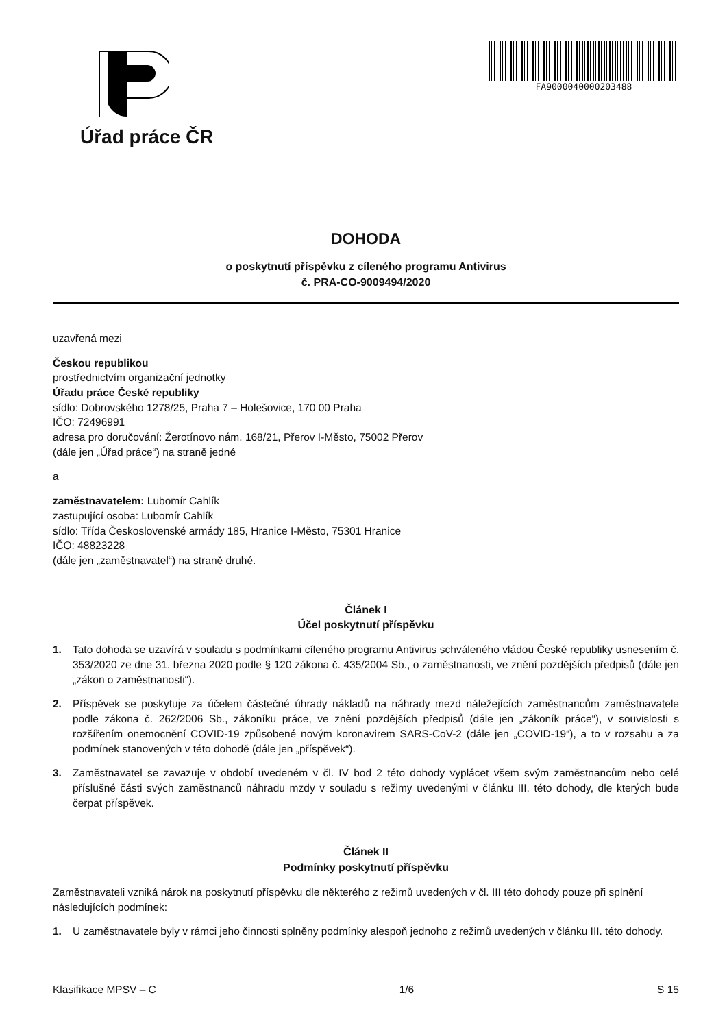Úřad práce ČR
FA9000040000203488
DOHODA
o poskytnutí příspěvku z cíleného programu Antivirus
č. PRA-CO-9009494/2020
uzavřená mezi
Českou republikou
prostřednictvím organizační jednotky
Úřadu práce České republiky
sídlo: Dobrovského 1278/25, Praha 7 – Holešovice, 170 00 Praha
IČO: 72496991
adresa pro doručování: Žerotínovo nám. 168/21, Přerov I-Město, 75002 Přerov
(dále jen „Úřad práce“) na straně jedné
a
zaměstnavatelem: Lubomír Cahlík
zastupující osoba: Lubomír Cahlík
sídlo: Třída Československé armády 185, Hranice I-Město, 75301 Hranice
IČO: 48823228
(dále jen „zaměstnavatel“) na straně druhé.
Článek I
Účel poskytnutí příspěvku
1. Tato dohoda se uzavírá v souladu s podmínkami cíleného programu Antivirus schváleného vládou České republiky usnesením č. 353/2020 ze dne 31. března 2020 podle § 120 zákona č. 435/2004 Sb., o zaměstnanosti, ve znění pozdějších předpisů (dále jen „zákon o zaměstnanosti“).
2. Příspěvek se poskytuje za účelem částečné úhrady nákladů na náhrady mezd náležejících zaměstnancům zaměstnavatele podle zákona č. 262/2006 Sb., zákoníku práce, ve znění pozdějších předpisů (dále jen „zákoník práce“), v souvislosti s rozšířením onemocnění COVID-19 způsobené novým koronavirem SARS-CoV-2 (dále jen „COVID-19“), a to v rozsahu a za podmínek stanovených v této dohodě (dále jen „příspěvek“).
3. Zaměstnavatel se zavazuje v období uvedeném v čl. IV bod 2 této dohody vyplácet všem svým zaměstnancům nebo celé příslušné části svých zaměstnanců náhradu mzdy v souladu s režimy uvedenými v článku III. této dohody, dle kterých bude čerpat příspěvek.
Článek II
Podmínky poskytnutí příspěvku
Zaměstnavateli vzniká nárok na poskytnutí příspěvku dle některého z režimů uvedených v čl. III této dohody pouze při splnění následujících podmínek:
1. U zaměstnavatele byly v rámci jeho činnosti splněny podmínky alespoň jednoho z režimů uvedených v článku III. této dohody.
Klasifikace MPSV – C 1/6 S 15